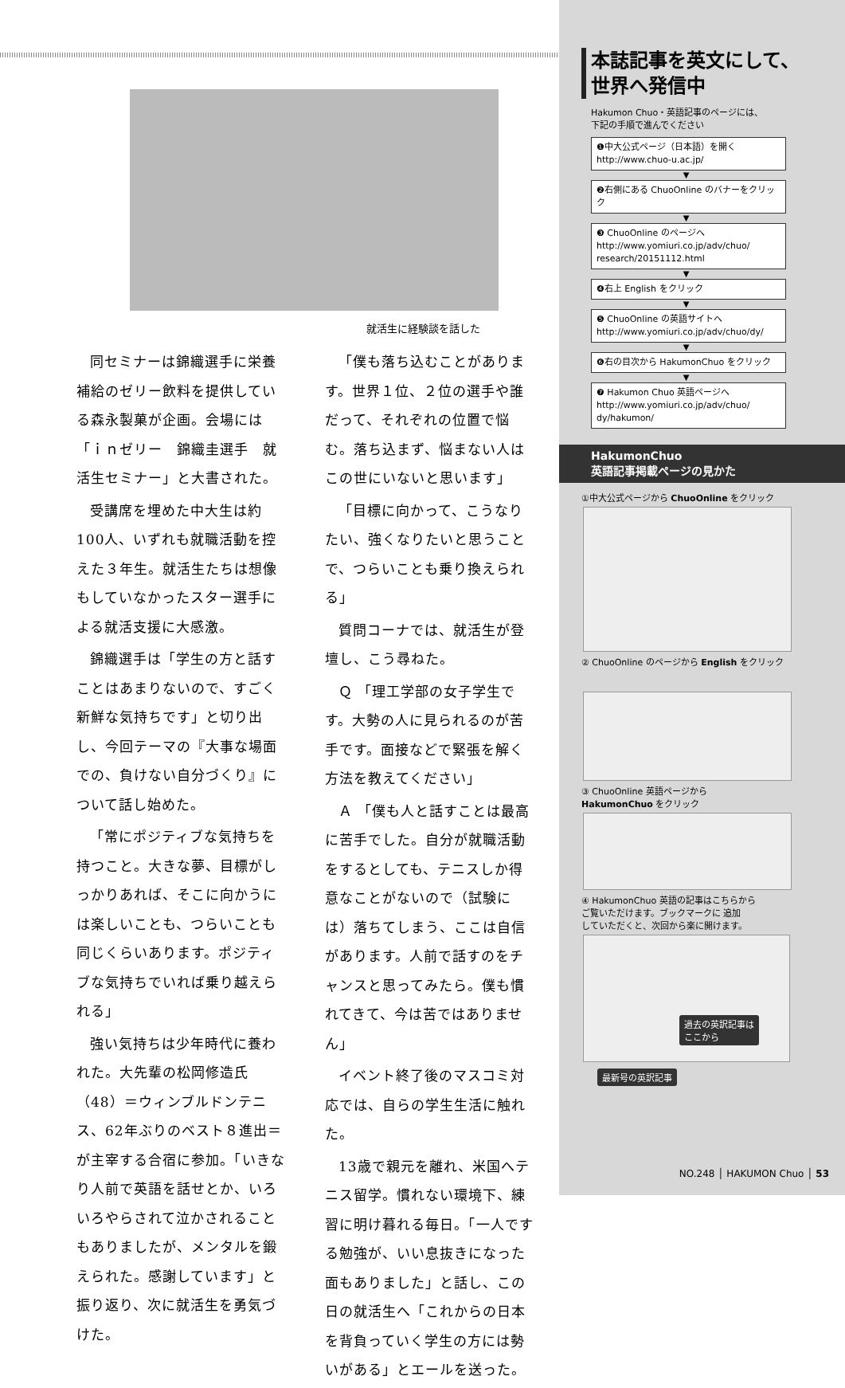就活生に経験談を話した
同セミナーは錦織選手に栄養補給のゼリー飲料を提供している森永製菓が企画。会場には「ｉｎゼリー　錦織圭選手　就活生セミナー」と大書された。
受講席を埋めた中大生は約100人、いずれも就職活動を控えた３年生。就活生たちは想像もしていなかったスター選手による就活支援に大感激。
錦織選手は「学生の方と話すことはあまりないので、すごく新鮮な気持ちです」と切り出し、今回テーマの『大事な場面での、負けない自分づくり』について話し始めた。
「常にポジティブな気持ちを持つこと。大きな夢、目標がしっかりあれば、そこに向かうには楽しいことも、つらいことも同じくらいあります。ポジティブな気持ちでいれば乗り越えられる」
強い気持ちは少年時代に養われた。大先輩の松岡修造氏（48）＝ウィンブルドンテニス、62年ぶりのベスト８進出＝が主宰する合宿に参加。「いきなり人前で英語を話せとか、いろいろやらされて泣かされることもありましたが、メンタルを鍛えられた。感謝しています」と振り返り、次に就活生を勇気づけた。
「僕も落ち込むことがあります。世界１位、２位の選手や誰だって、それぞれの位置で悩む。落ち込まず、悩まない人はこの世にいないと思います」
「目標に向かって、こうなりたい、強くなりたいと思うことで、つらいことも乗り換えられる」
質問コーナでは、就活生が登壇し、こう尋ねた。
Ｑ 「理工学部の女子学生です。大勢の人に見られるのが苦手です。面接などで緊張を解く方法を教えてください」
Ａ 「僕も人と話すことは最高に苦手でした。自分が就職活動をするとしても、テニスしか得意なことがないので（試験には）落ちてしまう、ここは自信があります。人前で話すのをチャンスと思ってみたら。僕も慣れてきて、今は苦ではありません」
イベント終了後のマスコミ対応では、自らの学生生活に触れた。
13歳で親元を離れ、米国へテニス留学。慣れない環境下、練習に明け暮れる毎日。「一人でする勉強が、いい息抜きになった面もありました」と話し、この日の就活生へ「これからの日本を背負っていく学生の方には勢いがある」とエールを送った。
本誌記事を英文にして、
世界へ発信中
Hakumon Chuo・英語記事のページには、
下記の手順で進んでください
❶中大公式ページ（日本語）を開く
http://www.chuo-u.ac.jp/
▼
❷右側にある ChuoOnline のバナーをクリック
▼
❸ ChuoOnline のページへ
http://www.yomiuri.co.jp/adv/chuo/
research/20151112.html
▼
❹右上 English をクリック
▼
❺ ChuoOnline の英語サイトへ
http://www.yomiuri.co.jp/adv/chuo/dy/
▼
❻右の目次から HakumonChuo をクリック
▼
❼ Hakumon Chuo 英語ページへ
http://www.yomiuri.co.jp/adv/chuo/
dy/hakumon/
HakumonChuo
英語記事掲載ページの見かた
①中大公式ページから ChuoOnline をクリック
② ChuoOnline のページから English をクリック
③ ChuoOnline 英語ページから
HakumonChuo をクリック
④ HakumonChuo 英語の記事はこちらから
ご覧いただけます。ブックマークに 追加
していただくと、次回から楽に開けます。
過去の英訳記事は
ここから
最新号の英訳記事
NO.248 │ HAKUMON Chuo │ 53